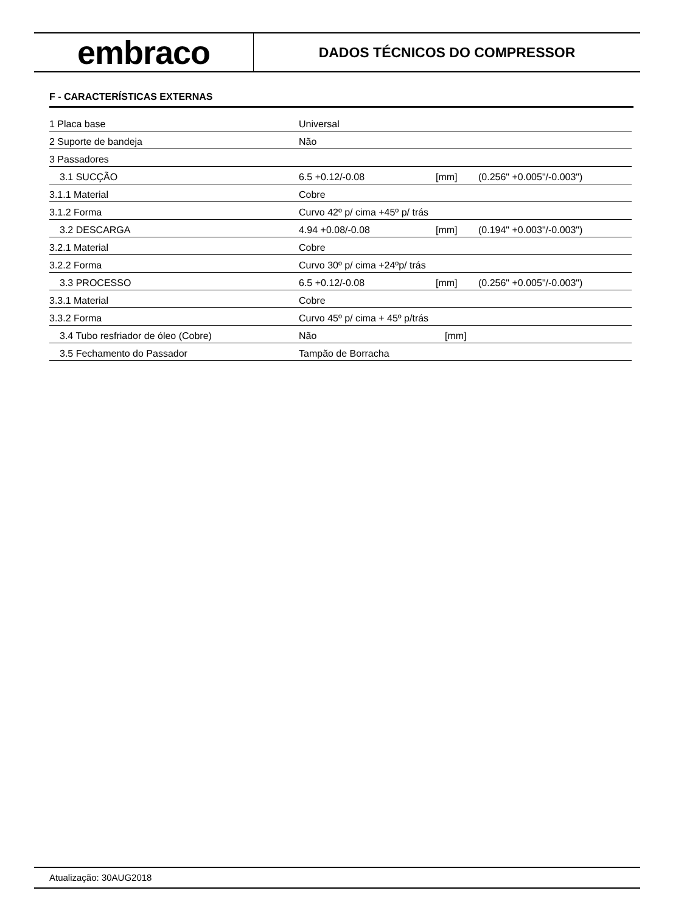embraco
DADOS TÉCNICOS DO COMPRESSOR
F - CARACTERÍSTICAS EXTERNAS
| 1 Placa base | Universal | | |
| 2 Suporte de bandeja | Não | | |
| 3 Passadores | | | |
| 3.1 SUCÇÃO | 6.5 +0.12/-0.08 | [mm] | (0.256" +0.005"/-0.003") |
| 3.1.1 Material | Cobre | | |
| 3.1.2 Forma | Curvo 42º p/ cima +45º p/ trás | | |
| 3.2 DESCARGA | 4.94 +0.08/-0.08 | [mm] | (0.194" +0.003"/-0.003") |
| 3.2.1 Material | Cobre | | |
| 3.2.2 Forma | Curvo 30º p/ cima +24ºp/ trás | | |
| 3.3 PROCESSO | 6.5 +0.12/-0.08 | [mm] | (0.256" +0.005"/-0.003") |
| 3.3.1 Material | Cobre | | |
| 3.3.2 Forma | Curvo 45º p/ cima + 45º p/trás | | |
| 3.4 Tubo resfriador de óleo (Cobre) | Não | [mm] | |
| 3.5 Fechamento do Passador | Tampão de Borracha | | |
Atualização: 30AUG2018